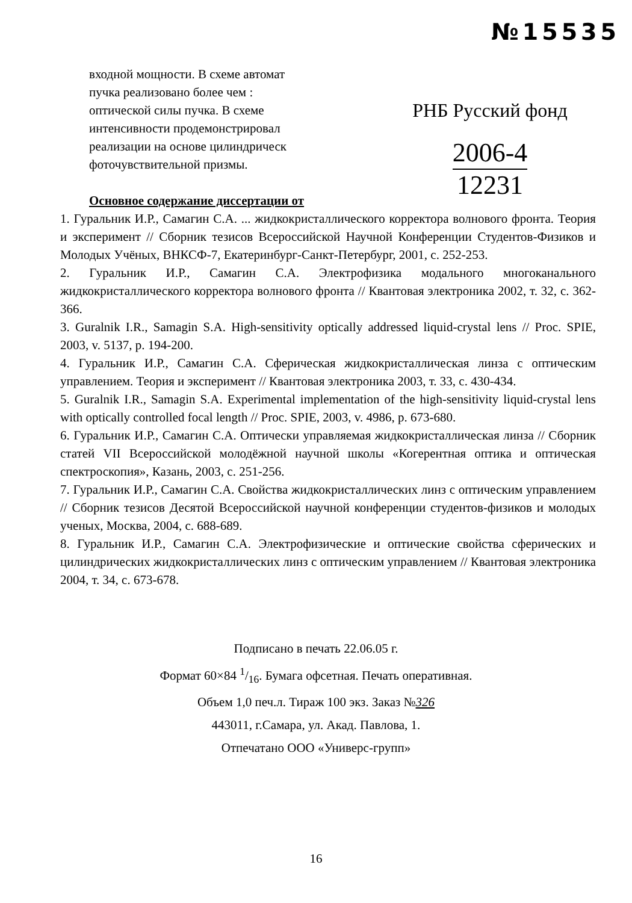№15535
входной мощности. В схеме автомат
пучка реализовано более чем :
оптической силы пучка. В схеме
интенсивности продемонстрировал
реализации на основе цилиндрическ
фоточувствительной призмы.
Основное содержание диссертации от
РНБ Русский фонд
2006-4
12231
1. Гуральник И.Р., Самагин С.А. ... жидкокристаллического корректора волнового фронта. Теория и эксперимент // Сборник тезисов Всероссийской Научной Конференции Студентов-Физиков и Молодых Учёных, ВНКСФ-7, Екатеринбург-Санкт-Петербург, 2001, с. 252-253.
2. Гуральник И.Р., Самагин С.А. Электрофизика модального многоканального жидкокристаллического корректора волнового фронта // Квантовая электроника 2002, т. 32, с. 362-366.
3. Guralnik I.R., Samagin S.A. High-sensitivity optically addressed liquid-crystal lens // Proc. SPIE, 2003, v. 5137, p. 194-200.
4. Гуральник И.Р., Самагин С.А. Сферическая жидкокристаллическая линза с оптическим управлением. Теория и эксперимент // Квантовая электроника 2003, т. 33, с. 430-434.
5. Guralnik I.R., Samagin S.A. Experimental implementation of the high-sensitivity liquid-crystal lens with optically controlled focal length // Proc. SPIE, 2003, v. 4986, p. 673-680.
6. Гуральник И.Р., Самагин С.А. Оптически управляемая жидкокристаллическая линза // Сборник статей VII Всероссийской молодёжной научной школы «Когерентная оптика и оптическая спектроскопия», Казань, 2003, с. 251-256.
7. Гуральник И.Р., Самагин С.А. Свойства жидкокристаллических линз с оптическим управлением // Сборник тезисов Десятой Всероссийской научной конференции студентов-физиков и молодых ученых, Москва, 2004, с. 688-689.
8. Гуральник И.Р., Самагин С.А. Электрофизические и оптические свойства сферических и цилиндрических жидкокристаллических линз с оптическим управлением // Квантовая электроника 2004, т. 34, с. 673-678.
Подписано в печать 22.06.05 г.
Формат 60×84 1/16. Бумага офсетная. Печать оперативная.
Объем 1,0 печ.л. Тираж 100 экз. Заказ №326
443011, г.Самара, ул. Акад. Павлова, 1.
Отпечатано ООО «Универс-групп»
16